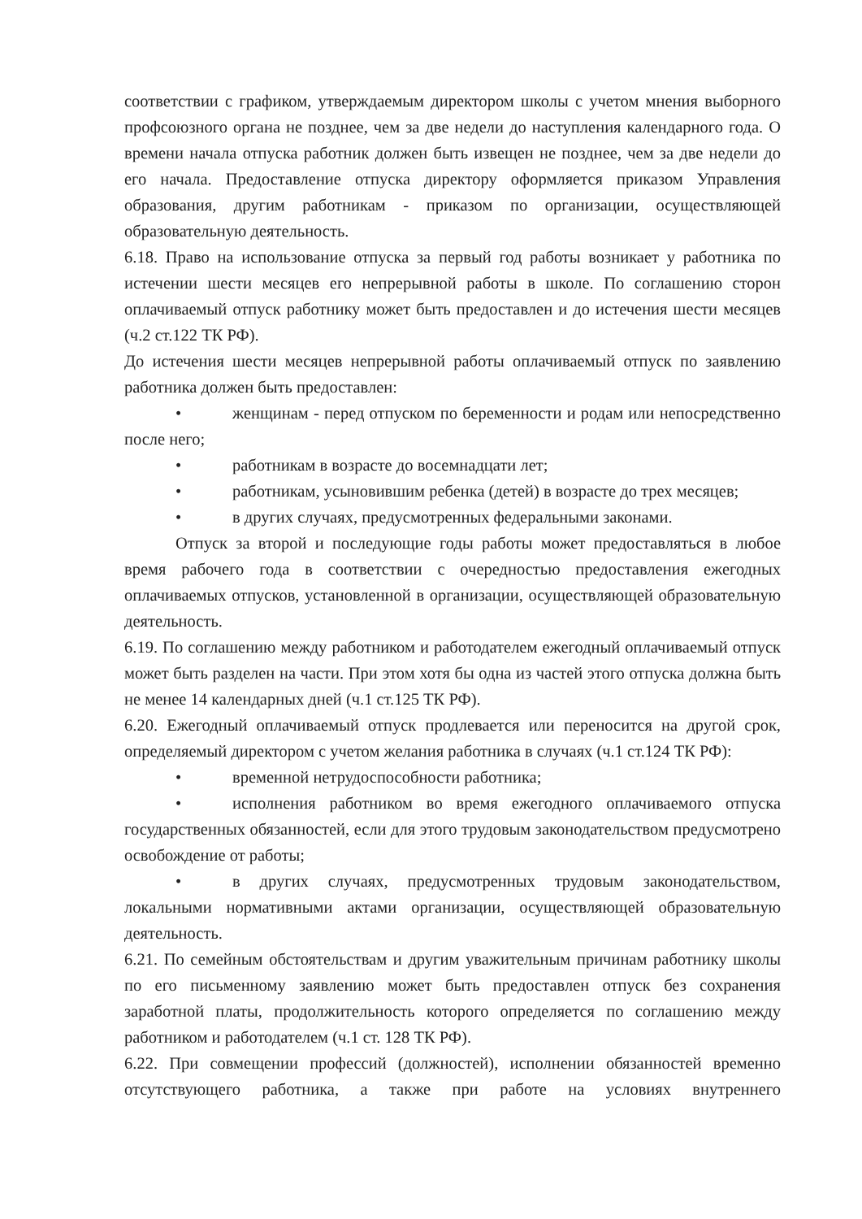соответствии с графиком, утверждаемым директором школы с учетом мнения выборного профсоюзного органа не позднее, чем за две недели до наступления календарного года. О времени начала отпуска работник должен быть извещен не позднее, чем за две недели до его начала. Предоставление отпуска директору оформляется приказом Управления образования, другим работникам - приказом по организации, осуществляющей образовательную деятельность.
6.18. Право на использование отпуска за первый год работы возникает у работника по истечении шести месяцев его непрерывной работы в школе. По соглашению сторон оплачиваемый отпуск работнику может быть предоставлен и до истечения шести месяцев (ч.2 ст.122 ТК РФ).
До истечения шести месяцев непрерывной работы оплачиваемый отпуск по заявлению работника должен быть предоставлен:
• женщинам - перед отпуском по беременности и родам или непосредственно после него;
• работникам в возрасте до восемнадцати лет;
• работникам, усыновившим ребенка (детей) в возрасте до трех месяцев;
• в других случаях, предусмотренных федеральными законами.
Отпуск за второй и последующие годы работы может предоставляться в любое время рабочего года в соответствии с очередностью предоставления ежегодных оплачиваемых отпусков, установленной в организации, осуществляющей образовательную деятельность.
6.19. По соглашению между работником и работодателем ежегодный оплачиваемый отпуск может быть разделен на части. При этом хотя бы одна из частей этого отпуска должна быть не менее 14 календарных дней (ч.1 ст.125 ТК РФ).
6.20. Ежегодный оплачиваемый отпуск продлевается или переносится на другой срок, определяемый директором с учетом желания работника в случаях (ч.1 ст.124 ТК РФ):
• временной нетрудоспособности работника;
• исполнения работником во время ежегодного оплачиваемого отпуска государственных обязанностей, если для этого трудовым законодательством предусмотрено освобождение от работы;
• в других случаях, предусмотренных трудовым законодательством, локальными нормативными актами организации, осуществляющей образовательную деятельность.
6.21. По семейным обстоятельствам и другим уважительным причинам работнику школы по его письменному заявлению может быть предоставлен отпуск без сохранения заработной платы, продолжительность которого определяется по соглашению между работником и работодателем (ч.1 ст. 128 ТК РФ).
6.22. При совмещении профессий (должностей), исполнении обязанностей временно отсутствующего работника, а также при работе на условиях внутреннего